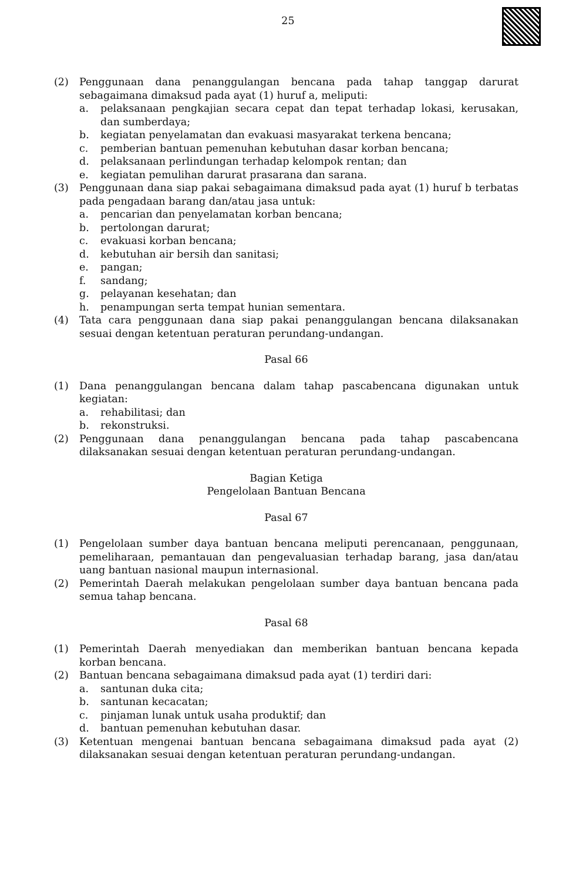25
(2) Penggunaan dana penanggulangan bencana pada tahap tanggap darurat sebagaimana dimaksud pada ayat (1) huruf a, meliputi:
a. pelaksanaan pengkajian secara cepat dan tepat terhadap lokasi, kerusakan, dan sumberdaya;
b. kegiatan penyelamatan dan evakuasi masyarakat terkena bencana;
c. pemberian bantuan pemenuhan kebutuhan dasar korban bencana;
d. pelaksanaan perlindungan terhadap kelompok rentan; dan
e. kegiatan pemulihan darurat prasarana dan sarana.
(3) Penggunaan dana siap pakai sebagaimana dimaksud pada ayat (1) huruf b terbatas pada pengadaan barang dan/atau jasa untuk:
a. pencarian dan penyelamatan korban bencana;
b. pertolongan darurat;
c. evakuasi korban bencana;
d. kebutuhan air bersih dan sanitasi;
e. pangan;
f. sandang;
g. pelayanan kesehatan; dan
h. penampungan serta tempat hunian sementara.
(4) Tata cara penggunaan dana siap pakai penanggulangan bencana dilaksanakan sesuai dengan ketentuan peraturan perundang-undangan.
Pasal 66
(1) Dana penanggulangan bencana dalam tahap pascabencana digunakan untuk kegiatan:
a. rehabilitasi; dan
b. rekonstruksi.
(2) Penggunaan dana penanggulangan bencana pada tahap pascabencana dilaksanakan sesuai dengan ketentuan peraturan perundang-undangan.
Bagian Ketiga
Pengelolaan Bantuan Bencana
Pasal 67
(1) Pengelolaan sumber daya bantuan bencana meliputi perencanaan, penggunaan, pemeliharaan, pemantauan dan pengevaluasian terhadap barang, jasa dan/atau uang bantuan nasional maupun internasional.
(2) Pemerintah Daerah melakukan pengelolaan sumber daya bantuan bencana pada semua tahap bencana.
Pasal 68
(1) Pemerintah Daerah menyediakan dan memberikan bantuan bencana kepada korban bencana.
(2) Bantuan bencana sebagaimana dimaksud pada ayat (1) terdiri dari:
a. santunan duka cita;
b. santunan kecacatan;
c. pinjaman lunak untuk usaha produktif; dan
d. bantuan pemenuhan kebutuhan dasar.
(3) Ketentuan mengenai bantuan bencana sebagaimana dimaksud pada ayat (2) dilaksanakan sesuai dengan ketentuan peraturan perundang-undangan.